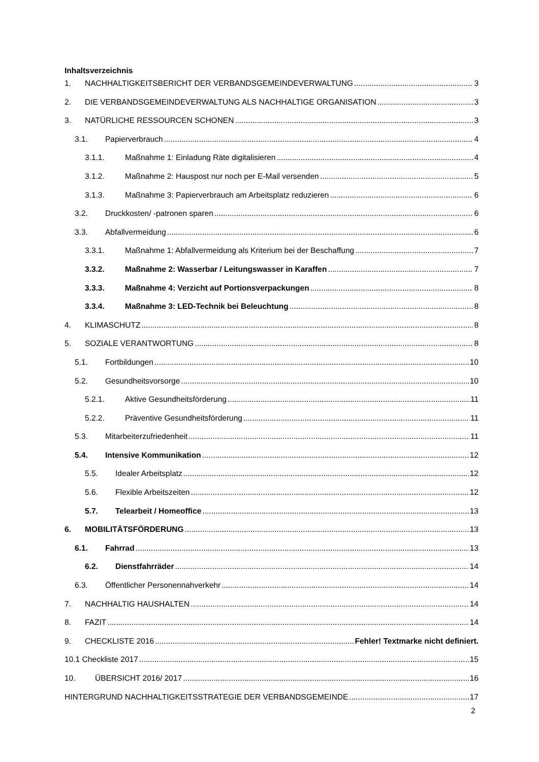Inhaltsverzeichnis
1. NACHHALTIGKEITSBERICHT DER VERBANDSGEMEINDEVERWALTUNG 3
2. DIE VERBANDSGEMEINDEVERWALTUNG ALS NACHHALTIGE ORGANISATION 3
3. NATÜRLICHE RESSOURCEN SCHONEN 3
3.1. Papierverbrauch 4
3.1.1. Maßnahme 1: Einladung Räte digitalisieren 4
3.1.2. Maßnahme 2: Hauspost nur noch per E-Mail versenden 5
3.1.3. Maßnahme 3: Papierverbrauch am Arbeitsplatz reduzieren 6
3.2. Druckkosten/ -patronen sparen 6
3.3. Abfallvermeidung 6
3.3.1. Maßnahme 1: Abfallvermeidung als Kriterium bei der Beschaffung 7
3.3.2. Maßnahme 2: Wasserbar / Leitungswasser in Karaffen 7
3.3.3. Maßnahme 4: Verzicht auf Portionsverpackungen 8
3.3.4. Maßnahme 3: LED-Technik bei Beleuchtung 8
4. KLIMASCHUTZ 8
5. SOZIALE VERANTWORTUNG 8
5.1. Fortbildungen 10
5.2. Gesundheitsvorsorge 10
5.2.1. Aktive Gesundheitsförderung 11
5.2.2. Präventive Gesundheitsförderung 11
5.3. Mitarbeiterzufriedenheit 11
5.4. Intensive Kommunikation 12
5.5. Idealer Arbeitsplatz 12
5.6. Flexible Arbeitszeiten 12
5.7. Telearbeit / Homeoffice 13
6. MOBILITÄTSFÖRDERUNG 13
6.1. Fahrrad 13
6.2. Dienstfahrräder 14
6.3. Öffentlicher Personennahverkehr 14
7. NACHHALTIG HAUSHALTEN 14
8. FAZIT 14
9. CHECKLISTE 2016 Fehler! Textmarke nicht definiert.
10.1 Checkliste 2017 15
10. ÜBERSICHT 2016/ 2017 16
HINTERGRUND NACHHALTIGKEITSSTRATEGIE DER VERBANDSGEMEINDE 17
2